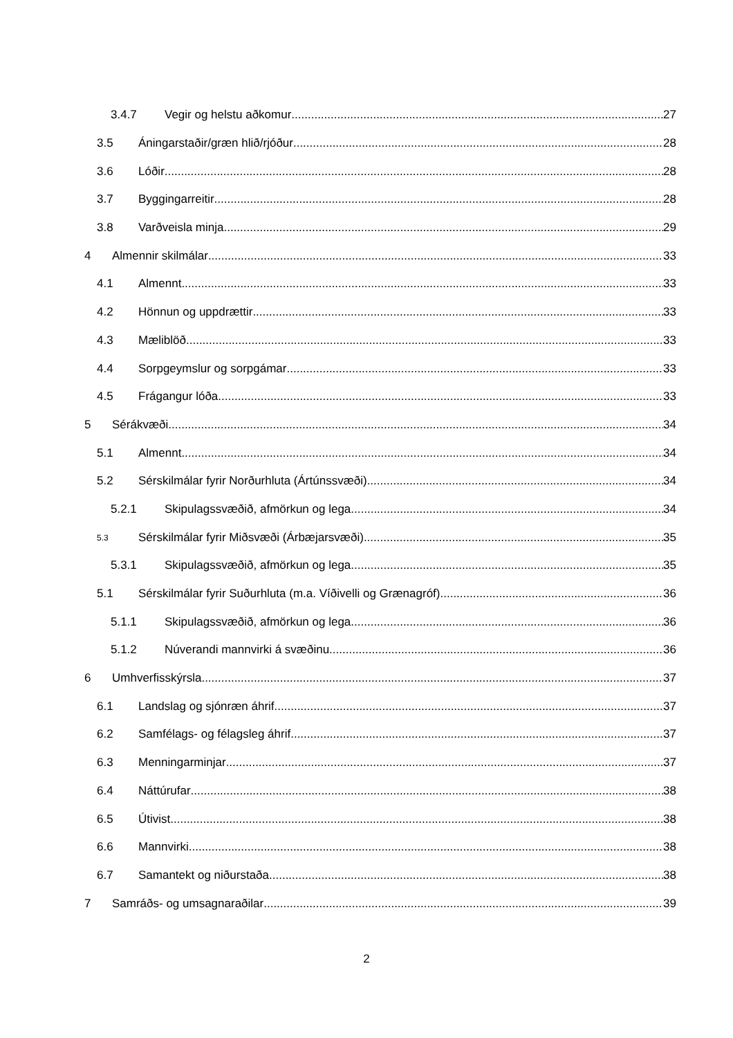3.4.7 Vegir og helstu aðkomur 27
3.5 Áningarstaðir/græn hlið/rjóður 28
3.6 Lóðir 28
3.7 Byggingarreitir 28
3.8 Varðveisla minja 29
4 Almennir skilmálar 33
4.1 Almennt 33
4.2 Hönnun og uppdrættir 33
4.3 Mæliblöð 33
4.4 Sorpgeymslur og sorpgámar 33
4.5 Frágangur lóða 33
5 Sérákvæði 34
5.1 Almennt 34
5.2 Sérskilmálar fyrir Norðurhluta (Ártúnssvæði) 34
5.2.1 Skipulagssvæðið, afmörkun og lega 34
5.3 Sérskilmálar fyrir Miðsvæði (Árbæjarsvæði) 35
5.3.1 Skipulagssvæðið, afmörkun og lega 35
5.1 Sérskilmálar fyrir Suðurhluta (m.a. Víðivelli og Grænagróf) 36
5.1.1 Skipulagssvæðið, afmörkun og lega 36
5.1.2 Núverandi mannvirki á svæðinu 36
6 Umhverfisskýrsla 37
6.1 Landslag og sjónræn áhrif 37
6.2 Samfélags- og félagsleg áhrif 37
6.3 Menningarminjar 37
6.4 Náttúrufar 38
6.5 Útivist 38
6.6 Mannvirki 38
6.7 Samantekt og niðurstaða 38
7 Samráðs- og umsagnaraðilar 39
2